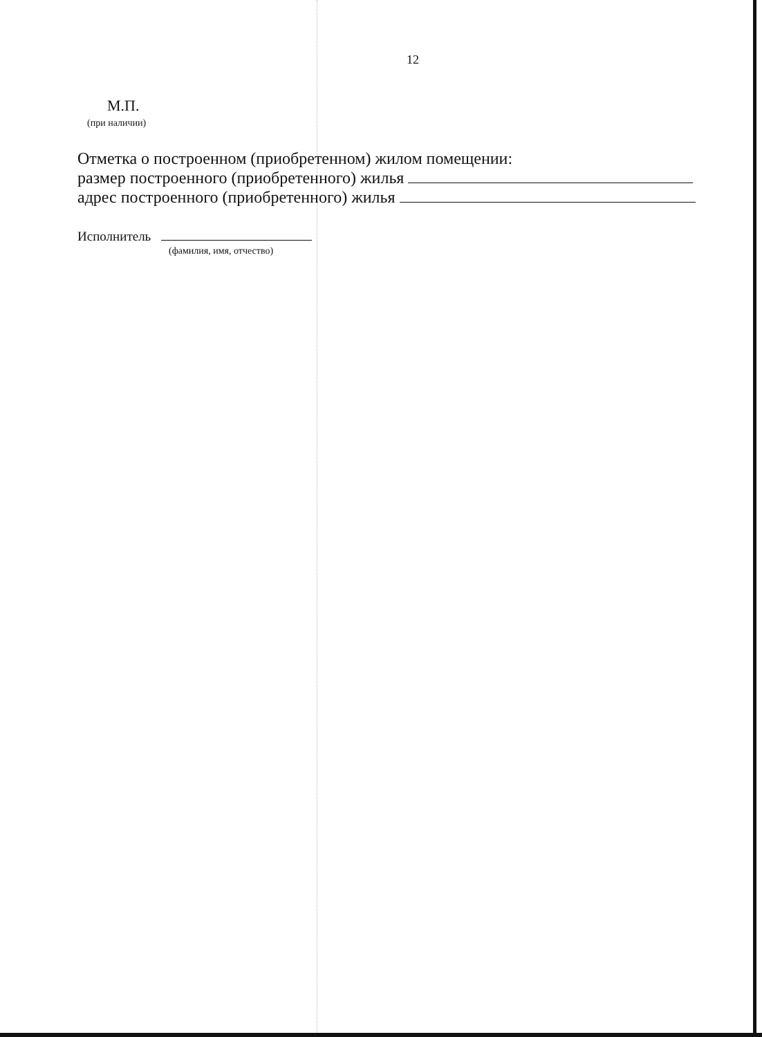12
М.П.
(при наличии)
Отметка о построенном (приобретенном) жилом помещении:
размер построенного (приобретенного) жилья
адрес построенного (приобретенного) жилья
Исполнитель
(фамилия, имя, отчество)